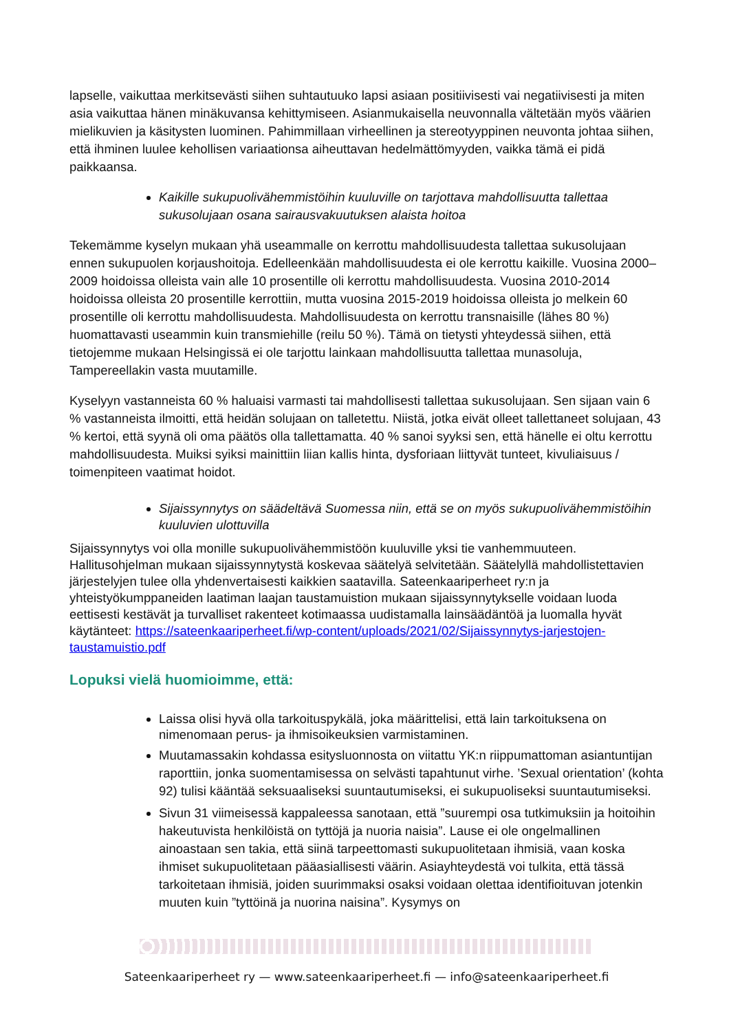lapselle, vaikuttaa merkitsevästi siihen suhtautuuko lapsi asiaan positiivisesti vai negatiivisesti ja miten asia vaikuttaa hänen minäkuvansa kehittymiseen. Asianmukaisella neuvonnalla vältetään myös väärien mielikuvien ja käsitysten luominen. Pahimmillaan virheellinen ja stereotyyppinen neuvonta johtaa siihen, että ihminen luulee kehollisen variaationsa aiheuttavan hedelmättömyyden, vaikka tämä ei pidä paikkaansa.
Kaikille sukupuolivähemmistöihin kuuluville on tarjottava mahdollisuutta tallettaa sukusolujaan osana sairausvakuutuksen alaista hoitoa
Tekemämme kyselyn mukaan yhä useammalle on kerrottu mahdollisuudesta tallettaa sukusolujaan ennen sukupuolen korjaushoitoja. Edelleenkään mahdollisuudesta ei ole kerrottu kaikille. Vuosina 2000–2009 hoidoissa olleista vain alle 10 prosentille oli kerrottu mahdollisuudesta. Vuosina 2010-2014 hoidoissa olleista 20 prosentille kerrottiin, mutta vuosina 2015-2019 hoidoissa olleista jo melkein 60 prosentille oli kerrottu mahdollisuudesta. Mahdollisuudesta on kerrottu transnaisille (lähes 80 %) huomattavasti useammin kuin transmiehille (reilu 50 %). Tämä on tietysti yhteydessä siihen, että tietojemme mukaan Helsingissä ei ole tarjottu lainkaan mahdollisuutta tallettaa munasoluja, Tampereellakin vasta muutamille.
Kyselyyn vastanneista 60 % haluaisi varmasti tai mahdollisesti tallettaa sukusolujaan. Sen sijaan vain 6 % vastanneista ilmoitti, että heidän solujaan on talletettu. Niistä, jotka eivät olleet tallettaneet solujaan, 43 % kertoi, että syynä oli oma päätös olla tallettamatta. 40 % sanoi syyksi sen, että hänelle ei oltu kerrottu mahdollisuudesta. Muiksi syiksi mainittiin liian kallis hinta, dysforiaan liittyvät tunteet, kivuliaisuus / toimenpiteen vaatimat hoidot.
Sijaissynnytys on säädeltävä Suomessa niin, että se on myös sukupuolivähemmistöihin kuuluvien ulottuvilla
Sijaissynnytys voi olla monille sukupuolivähemmistöön kuuluville yksi tie vanhemmuuteen. Hallitusohjelman mukaan sijaissynnytystä koskevaa säätelyä selvitetään. Säätelyllä mahdollistettavien järjestelyjen tulee olla yhdenvertaisesti kaikkien saatavilla. Sateenkaariperheet ry:n ja yhteistyökumppaneiden laatiman laajan taustamuistion mukaan sijaissynnytykselle voidaan luoda eettisesti kestävät ja turvalliset rakenteet kotimaassa uudistamalla lainsäädäntöä ja luomalla hyvät käytänteet: https://sateenkaariperheet.fi/wp-content/uploads/2021/02/Sijaissynnytys-jarjestojen-taustamuistio.pdf
Lopuksi vielä huomioimme, että:
Laissa olisi hyvä olla tarkoituspykälä, joka määrittelisi, että lain tarkoituksena on nimenomaan perus- ja ihmisoikeuksien varmistaminen.
Muutamassakin kohdassa esitysluonnosta on viitattu YK:n riippumattoman asiantuntijan raporttiin, jonka suomentamisessa on selvästi tapahtunut virhe. ’Sexual orientation’ (kohta 92) tulisi kääntää seksuaaliseksi suuntautumiseksi, ei sukupuoliseksi suuntautumiseksi.
Sivun 31 viimeisessä kappaleessa sanotaan, että ”suurempi osa tutkimuksiin ja hoitoihin hakeutuvista henkilöistä on tyttöjä ja nuoria naisia”. Lause ei ole ongelmallinen ainoastaan sen takia, että siinä tarpeettomasti sukupuolitetaan ihmisiä, vaan koska ihmiset sukupuolitetaan pääasiallisesti väärin. Asiayhteydestä voi tulkita, että tässä tarkoitetaan ihmisiä, joiden suurimmaksi osaksi voidaan olettaa identifioituvan jotenkin muuten kuin ”tyttöinä ja nuorina naisina”. Kysymys on
Sateenkaariperheet ry — www.sateenkaariperheet.fi — info@sateenkaariperheet.fi